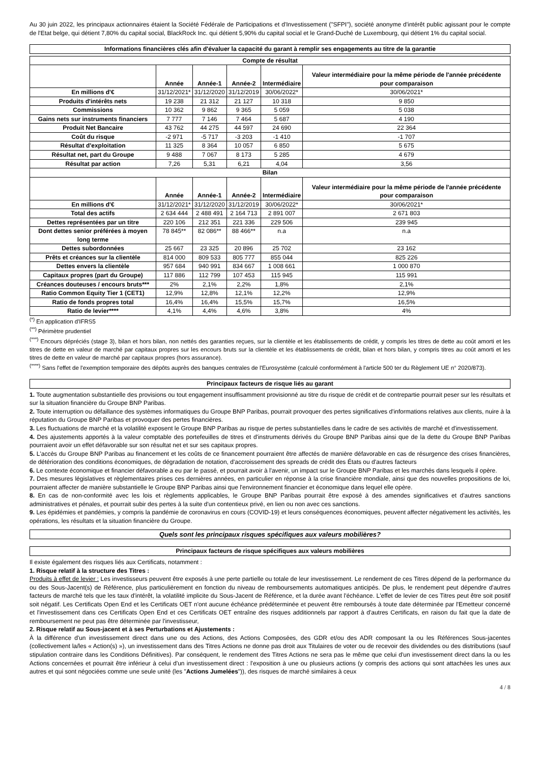Au 30 juin 2022, les principaux actionnaires étaient la Société Fédérale de Participations et d'Investissement ("SFPI"), société anonyme d'intérêt public agissant pour le compte de l'Etat belge, qui détient 7,80% du capital social, BlackRock Inc. qui détient 5,90% du capital social et le Grand-Duché de Luxembourg, qui détient 1% du capital social.
Informations financières clés afin d'évaluer la capacité du garant à remplir ses engagements au titre de la garantie
| Compte de résultat | | | | | |
| --- | --- | --- | --- | --- | --- |
| | Année | Année-1 | Année-2 | Intermédiaire | Valeur intermédiaire pour la même période de l'année précédente pour comparaison |
| En millions d'€ | 31/12/2021* | 31/12/2020 | 31/12/2019 | 30/06/2022* | 30/06/2021* |
| Produits d'intérêts nets | 19 238 | 21 312 | 21 127 | 10 318 | 9 850 |
| Commissions | 10 362 | 9 862 | 9 365 | 5 059 | 5 038 |
| Gains nets sur instruments financiers | 7 777 | 7 146 | 7 464 | 5 687 | 4 190 |
| Produit Net Bancaire | 43 762 | 44 275 | 44 597 | 24 690 | 22 364 |
| Coût du risque | -2 971 | -5 717 | -3 203 | -1 410 | -1 707 |
| Résultat d'exploitation | 11 325 | 8 364 | 10 057 | 6 850 | 5 675 |
| Résultat net, part du Groupe | 9 488 | 7 067 | 8 173 | 5 285 | 4 679 |
| Résultat par action | 7,26 | 5,31 | 6,21 | 4,04 | 3,56 |
| Bilan | | | | | |
| | Année | Année-1 | Année-2 | Intermédiaire | Valeur intermédiaire pour la même période de l'année précédente pour comparaison |
| En millions d'€ | 31/12/2021* | 31/12/2020 | 31/12/2019 | 30/06/2022* | 30/06/2021* |
| Total des actifs | 2 634 444 | 2 488 491 | 2 164 713 | 2 891 007 | 2 671 803 |
| Dettes représentées par un titre | 220 106 | 212 351 | 221 336 | 229 506 | 239 945 |
| Dont dettes senior préférées à moyen long terme | 78 845** | 82 086** | 88 466** | n.a | n.a |
| Dettes subordonnées | 25 667 | 23 325 | 20 896 | 25 702 | 23 162 |
| Prêts et créances sur la clientèle | 814 000 | 809 533 | 805 777 | 855 044 | 825 226 |
| Dettes envers la clientèle | 957 684 | 940 991 | 834 667 | 1 008 661 | 1 000 870 |
| Capitaux propres (part du Groupe) | 117 886 | 112 799 | 107 453 | 115 945 | 115 991 |
| Créances douteuses / encours bruts*** | 2% | 2,1% | 2,2% | 1,8% | 2,1% |
| Ratio Common Equity Tier 1 (CET1) | 12,9% | 12,8% | 12,1% | 12,2% | 12,9% |
| Ratio de fonds propres total | 16,4% | 16,4% | 15,5% | 15,7% | 16,5% |
| Ratio de levier**** | 4,1% | 4,4% | 4,6% | 3,8% | 4% |
<sup>(*)</sup> En application d'IFRS5
<sup>(**)</sup> Périmètre prudentiel
<sup>(***)</sup> Encours dépréciés (stage 3), bilan et hors bilan, non nettés des garanties reçues, sur la clientèle et les établissements de crédit, y compris les titres de dette au coût amorti et les titres de dette en valeur de marché par capitaux propres sur les encours bruts sur la clientèle et les établissements de crédit, bilan et hors bilan, y compris titres au coût amorti et les titres de dette en valeur de marché par capitaux propres (hors assurance).
<sup>(****)</sup> Sans l'effet de l'exemption temporaire des dépôts auprès des banques centrales de l'Eurosystème (calculé conformément à l'article 500 ter du Règlement UE n° 2020/873).
Principaux facteurs de risque liés au garant
1. Toute augmentation substantielle des provisions ou tout engagement insuffisamment provisionné au titre du risque de crédit et de contrepartie pourrait peser sur les résultats et sur la situation financière du Groupe BNP Paribas.
2. Toute interruption ou défaillance des systèmes informatiques du Groupe BNP Paribas, pourrait provoquer des pertes significatives d'informations relatives aux clients, nuire à la réputation du Groupe BNP Paribas et provoquer des pertes financières.
3. Les fluctuations de marché et la volatilité exposent le Groupe BNP Paribas au risque de pertes substantielles dans le cadre de ses activités de marché et d'investissement.
4. Des ajustements apportés à la valeur comptable des portefeuilles de titres et d'instruments dérivés du Groupe BNP Paribas ainsi que de la dette du Groupe BNP Paribas pourraient avoir un effet défavorable sur son résultat net et sur ses capitaux propres.
5. L'accès du Groupe BNP Paribas au financement et les coûts de ce financement pourraient être affectés de manière défavorable en cas de résurgence des crises financières, de détérioration des conditions économiques, de dégradation de notation, d'accroissement des spreads de crédit des États ou d'autres facteurs
6. Le contexte économique et financier défavorable a eu par le passé, et pourrait avoir à l'avenir, un impact sur le Groupe BNP Paribas et les marchés dans lesquels il opère.
7. Des mesures législatives et règlementaires prises ces dernières années, en particulier en réponse à la crise financière mondiale, ainsi que des nouvelles propositions de loi, pourraient affecter de manière substantielle le Groupe BNP Paribas ainsi que l'environnement financier et économique dans lequel elle opère.
8. En cas de non-conformité avec les lois et règlements applicables, le Groupe BNP Paribas pourrait être exposé à des amendes significatives et d'autres sanctions administratives et pénales, et pourrait subir des pertes à la suite d'un contentieux privé, en lien ou non avec ces sanctions.
9. Les épidémies et pandémies, y compris la pandémie de coronavirus en cours (COVID-19) et leurs conséquences économiques, peuvent affecter négativement les activités, les opérations, les résultats et la situation financière du Groupe.
Quels sont les principaux risques spécifiques aux valeurs mobilières?
Principaux facteurs de risque spécifiques aux valeurs mobilières
Il existe également des risques liés aux Certificats, notamment :
1. Risque relatif à la structure des Titres :
Produits à effet de levier : Les investisseurs peuvent être exposés à une perte partielle ou totale de leur investissement. Le rendement de ces Titres dépend de la performance du ou des Sous-Jacent(s) de Référence, plus particulièrement en fonction du niveau de remboursements automatiques anticipés. De plus, le rendement peut dépendre d'autres facteurs de marché tels que les taux d'intérêt, la volatilité implicite du Sous-Jacent de Référence, et la durée avant l'échéance. L'effet de levier de ces Titres peut être soit positif soit négatif. Les Certificats Open End et les Certificats OET n'ont aucune échéance prédéterminée et peuvent être remboursés à toute date déterminée par l'Emetteur concerné et l'investissement dans ces Certificats Open End et ces Certificats OET entraîne des risques additionnels par rapport à d'autres Certificats, en raison du fait que la date de remboursement ne peut pas être déterminée par l'investisseur,
2. Risque relatif au Sous-jacent et à ses Perturbations et Ajustements :
À la différence d'un investissement direct dans une ou des Actions, des Actions Composées, des GDR et/ou des ADR composant la ou les Références Sous-jacentes (collectivement la/les « Action(s) »), un investissement dans des Titres Actions ne donne pas droit aux Titulaires de voter ou de recevoir des dividendes ou des distributions (sauf stipulation contraire dans les Conditions Définitives). Par conséquent, le rendement des Titres Actions ne sera pas le même que celui d'un investissement direct dans la ou les Actions concernées et pourrait être inférieur à celui d'un investissement direct : l'exposition à une ou plusieurs actions (y compris des actions qui sont attachées les unes aux autres et qui sont négociées comme une seule unité (les "Actions Jumelées")), des risques de marché similaires à ceux
4 / 8